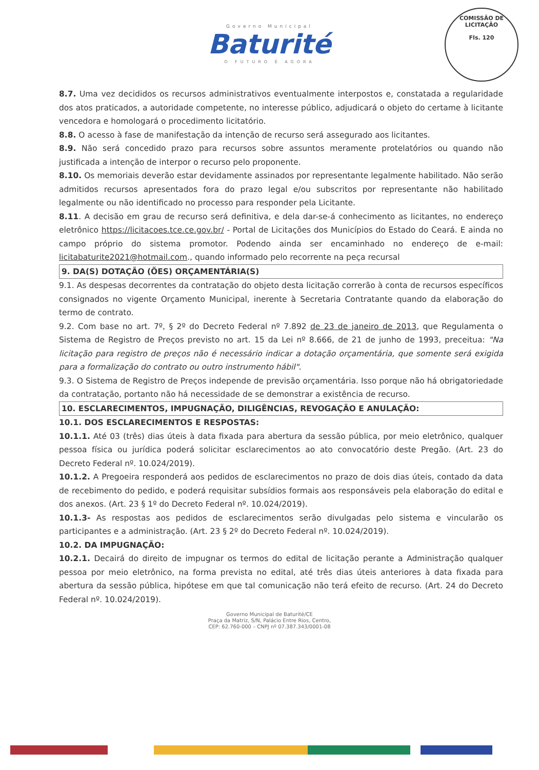Governo Municipal
Baturité
O FUTURO É AGORA
COMISSÃO DE LICITAÇÃO
Fls. 120
8.7. Uma vez decididos os recursos administrativos eventualmente interpostos e, constatada a regularidade dos atos praticados, a autoridade competente, no interesse público, adjudicará o objeto do certame à licitante vencedora e homologará o procedimento licitatório.
8.8. O acesso à fase de manifestação da intenção de recurso será assegurado aos licitantes.
8.9. Não será concedido prazo para recursos sobre assuntos meramente protelatórios ou quando não justificada a intenção de interpor o recurso pelo proponente.
8.10. Os memoriais deverão estar devidamente assinados por representante legalmente habilitado. Não serão admitidos recursos apresentados fora do prazo legal e/ou subscritos por representante não habilitado legalmente ou não identificado no processo para responder pela Licitante.
8.11. A decisão em grau de recurso será definitiva, e dela dar-se-á conhecimento as licitantes, no endereço eletrônico https://licitacoes.tce.ce.gov.br/ - Portal de Licitações dos Municípios do Estado do Ceará. E ainda no campo próprio do sistema promotor. Podendo ainda ser encaminhado no endereço de e-mail: licitabaturite2021@hotmail.com., quando informado pelo recorrente na peça recursal
9. DA(S) DOTAÇÃO (ÕES) ORÇAMENTÁRIA(S)
9.1. As despesas decorrentes da contratação do objeto desta licitação correrão à conta de recursos específicos consignados no vigente Orçamento Municipal, inerente à Secretaria Contratante quando da elaboração do termo de contrato.
9.2. Com base no art. 7º, § 2º do Decreto Federal nº 7.892 de 23 de janeiro de 2013, que Regulamenta o Sistema de Registro de Preços previsto no art. 15 da Lei nº 8.666, de 21 de junho de 1993, preceitua: "Na licitação para registro de preços não é necessário indicar a dotação orçamentária, que somente será exigida para a formalização do contrato ou outro instrumento hábil".
9.3. O Sistema de Registro de Preços independe de previsão orçamentária. Isso porque não há obrigatoriedade da contratação, portanto não há necessidade de se demonstrar a existência de recurso.
10. ESCLARECIMENTOS, IMPUGNAÇÃO, DILIGÊNCIAS, REVOGAÇÃO E ANULAÇÃO:
10.1. DOS ESCLARECIMENTOS E RESPOSTAS:
10.1.1. Até 03 (três) dias úteis à data fixada para abertura da sessão pública, por meio eletrônico, qualquer pessoa física ou jurídica poderá solicitar esclarecimentos ao ato convocatório deste Pregão. (Art. 23 do Decreto Federal nº. 10.024/2019).
10.1.2. A Pregoeira responderá aos pedidos de esclarecimentos no prazo de dois dias úteis, contado da data de recebimento do pedido, e poderá requisitar subsídios formais aos responsáveis pela elaboração do edital e dos anexos. (Art. 23 § 1º do Decreto Federal nº. 10.024/2019).
10.1.3- As respostas aos pedidos de esclarecimentos serão divulgadas pelo sistema e vincularão os participantes e a administração. (Art. 23 § 2º do Decreto Federal nº. 10.024/2019).
10.2. DA IMPUGNAÇÃO:
10.2.1. Decairá do direito de impugnar os termos do edital de licitação perante a Administração qualquer pessoa por meio eletrônico, na forma prevista no edital, até três dias úteis anteriores à data fixada para abertura da sessão pública, hipótese em que tal comunicação não terá efeito de recurso. (Art. 24 do Decreto Federal nº. 10.024/2019).
Governo Municipal de Baturité/CE
Praça da Matriz, S/N, Palácio Entre Rios, Centro,
CEP: 62.760-000 – CNPJ nº 07.387.343/0001-08